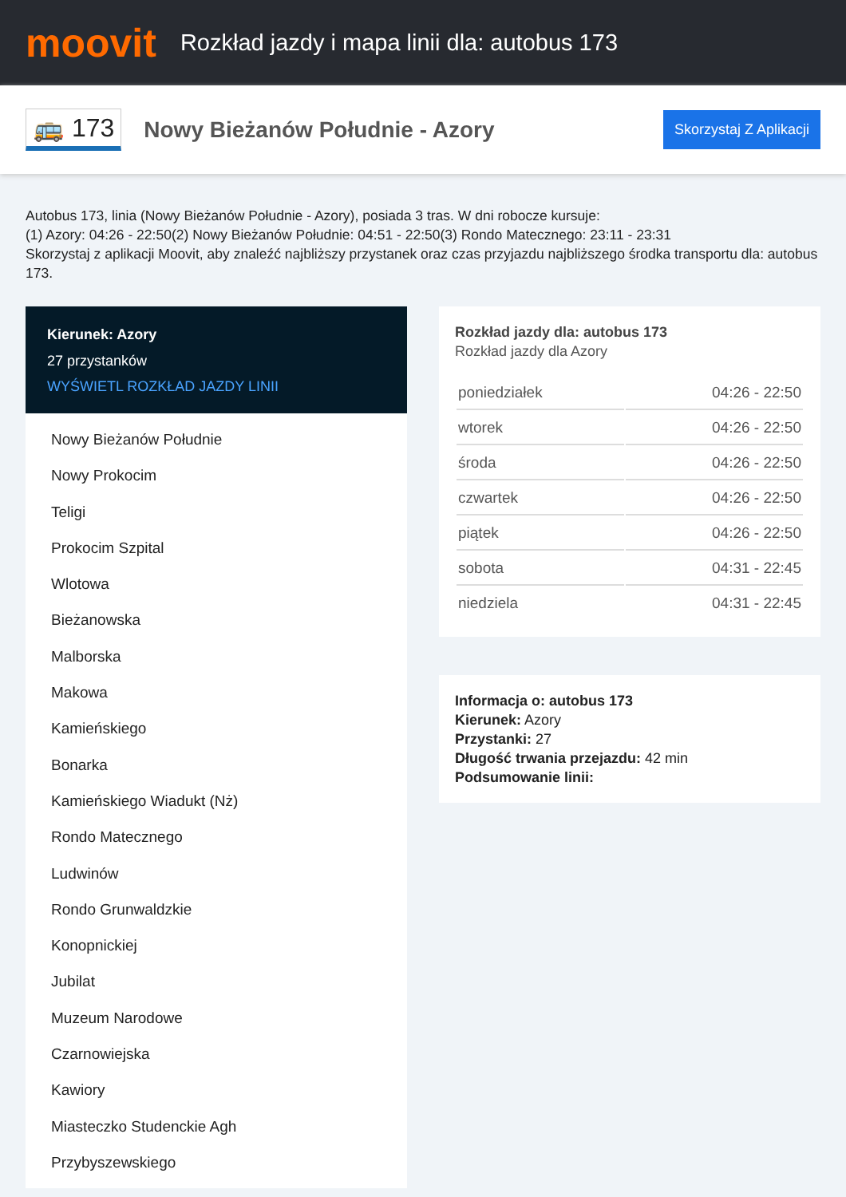moovit
Rozkład jazdy i mapa linii dla: autobus 173
🚌 173
Nowy Bieżanów Południe - Azory
Skorzystaj Z Aplikacji
Autobus 173, linia (Nowy Bieżanów Południe - Azory), posiada 3 tras. W dni robocze kursuje:
(1) Azory: 04:26 - 22:50(2) Nowy Bieżanów Południe: 04:51 - 22:50(3) Rondo Matecznego: 23:11 - 23:31
Skorzystaj z aplikacji Moovit, aby znaleźć najbliższy przystanek oraz czas przyjazdu najbliższego środka transportu dla: autobus 173.
Kierunek: Azory
27 przystanków
WYŚWIETL ROZKŁAD JAZDY LINII
Nowy Bieżanów Południe
Nowy Prokocim
Teligi
Prokocim Szpital
Wlotowa
Bieżanowska
Malborska
Makowa
Kamieńskiego
Bonarka
Kamieńskiego Wiadukt (Nż)
Rondo Matecznego
Ludwinów
Rondo Grunwaldzkie
Konopnickiej
Jubilat
Muzeum Narodowe
Czarnowiejska
Kawiory
Miasteczko Studenckie Agh
Przybyszewskiego
Rozkład jazdy dla: autobus 173
Rozkład jazdy dla Azory
| poniedziałek | 04:26 - 22:50 |
| wtorek | 04:26 - 22:50 |
| środa | 04:26 - 22:50 |
| czwartek | 04:26 - 22:50 |
| piątek | 04:26 - 22:50 |
| sobota | 04:31 - 22:45 |
| niedziela | 04:31 - 22:45 |
Informacja o: autobus 173
Kierunek: Azory
Przystanki: 27
Długość trwania przejazdu: 42 min
Podsumowanie linii: